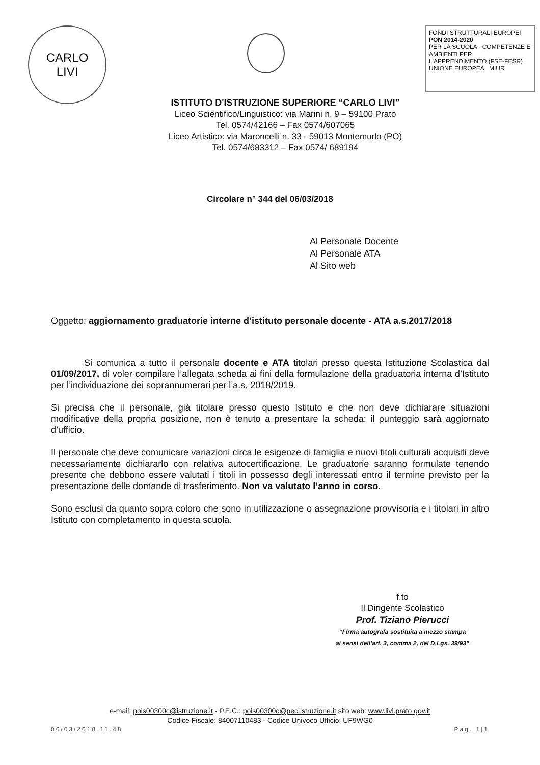CARLO
LIVI
FONDI STRUTTURALI EUROPEI PON 2014-2020
PER LA SCUOLA - COMPETENZE E AMBIENTI PER L'APPRENDIMENTO (FSE-FESR)
UNIONE EUROPEA MIUR
ISTITUTO D'ISTRUZIONE SUPERIORE “CARLO LIVI”
Liceo Scientifico/Linguistico: via Marini n. 9 – 59100 Prato
Tel. 0574/42166 – Fax 0574/607065
Liceo Artistico: via Maroncelli n. 33 - 59013 Montemurlo (PO)
Tel. 0574/683312 – Fax 0574/ 689194
Circolare n° 344 del 06/03/2018
Al Personale Docente
Al Personale ATA
Al Sito web
Oggetto: aggiornamento graduatorie interne d’istituto personale docente - ATA a.s.2017/2018
Si comunica a tutto il personale docente e ATA titolari presso questa Istituzione Scolastica dal 01/09/2017, di voler compilare l’allegata scheda ai fini della formulazione della graduatoria interna d’Istituto per l’individuazione dei soprannumerari per l’a.s. 2018/2019.
Si precisa che il personale, già titolare presso questo Istituto e che non deve dichiarare situazioni modificative della propria posizione, non è tenuto a presentare la scheda; il punteggio sarà aggiornato d’ufficio.
Il personale che deve comunicare variazioni circa le esigenze di famiglia e nuovi titoli culturali acquisiti deve necessariamente dichiararlo con relativa autocertificazione. Le graduatorie saranno formulate tenendo presente che debbono essere valutati i titoli in possesso degli interessati entro il termine previsto per la presentazione delle domande di trasferimento. Non va valutato l’anno in corso.
Sono esclusi da quanto sopra coloro che sono in utilizzazione o assegnazione provvisoria e i titolari in altro Istituto con completamento in questa scuola.
f.to
Il Dirigente Scolastico
Prof. Tiziano Pierucci
“Firma autografa sostituita a mezzo stampa
ai sensi dell’art. 3, comma 2, del D.Lgs. 39/93”
e-mail: pois00300c@istruzione.it - P.E.C.: pois00300c@pec.istruzione.it sito web: www.livi.prato.gov.it
Codice Fiscale: 84007110483 - Codice Univoco Ufficio: UF9WG0
06/03/2018 11.48 Pag. 1|1